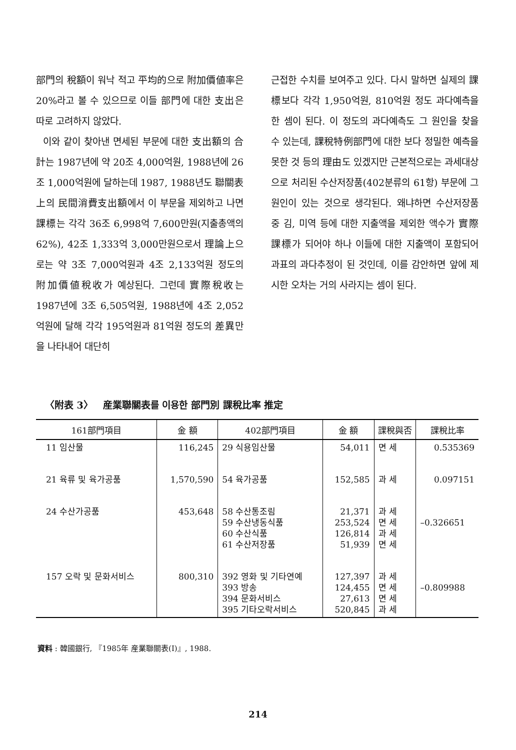部門의 稅額이 워낙 적고 平均的으로 附加價値率은 20%라고 볼 수 있으므로 이들 部門에 대한 支出은 따로 고려하지 않았다.
이와 같이 찾아낸 면세된 부문에 대한 支出額의 合計는 1987년에 약 20조 4,000억원, 1988년에 26조 1,000억원에 달하는데 1987, 1988년도 聯關表上의 民間消費支出額에서 이 부문을 제외하고 나면 課標는 각각 36조 6,998억 7,600만원(지출총액의 62%), 42조 1,333억 3,000만원으로서 理論上으로는 약 3조 7,000억원과 4조 2,133억원 정도의 附加價値稅收가 예상된다. 그런데 實際稅收는 1987년에 3조 6,505억원, 1988년에 4조 2,052억원에 달해 각각 195억원과 81억원 정도의 差異만을 나타내어 대단히
근접한 수치를 보여주고 있다. 다시 말하면 실제의 課標보다 각각 1,950억원, 810억원 정도 과다예측을 한 셈이 된다. 이 정도의 과다예측도 그 원인을 찾을 수 있는데, 課稅特例部門에 대한 보다 정밀한 예측을 못한 것 등의 理由도 있겠지만 근본적으로는 과세대상으로 처리된 수산저장품(402분류의 61항) 부문에 그 원인이 있는 것으로 생각된다. 왜냐하면 수산저장품 중 김, 미역 등에 대한 지출액을 제외한 액수가 實際課標가 되어야 하나 이들에 대한 지출액이 포함되어 과표의 과다추정이 된 것인데, 이를 감안하면 앞에 제시한 오차는 거의 사라지는 셈이 된다.
〈附表 3〉 産業聯關表를 이용한 部門別 課稅比率 推定
| 161部門項目 | 金 額 | 402部門項目 | 金 額 | 課稅與否 | 課稅比率 |
| --- | --- | --- | --- | --- | --- |
| 11 임산물 | 116,245 | 29 식용임산물 | 54,011 | 면 세 | 0.535369 |
| 21 육류 및 육가공품 | 1,570,590 | 54 육가공품 | 152,585 | 과 세 | 0.097151 |
| 24 수산가공품 | 453,648 | 58 수산통조림 59 수산냉동식품 60 수산식품 61 수산저장품 | 21,371 253,524 126,814 51,939 | 과 세 면 세 과 세 면 세 | –0.326651 |
| 157 오락 및 문화서비스 | 800,310 | 392 영화 및 기타연예 393 방송 394 문화서비스 395 기타오락서비스 | 127,397 124,455 27,613 520,845 | 과 세 면 세 면 세 과 세 | –0.809988 |
資料 : 韓國銀行, 『1985年 産業聯關表(Ⅰ)』, 1988.
214